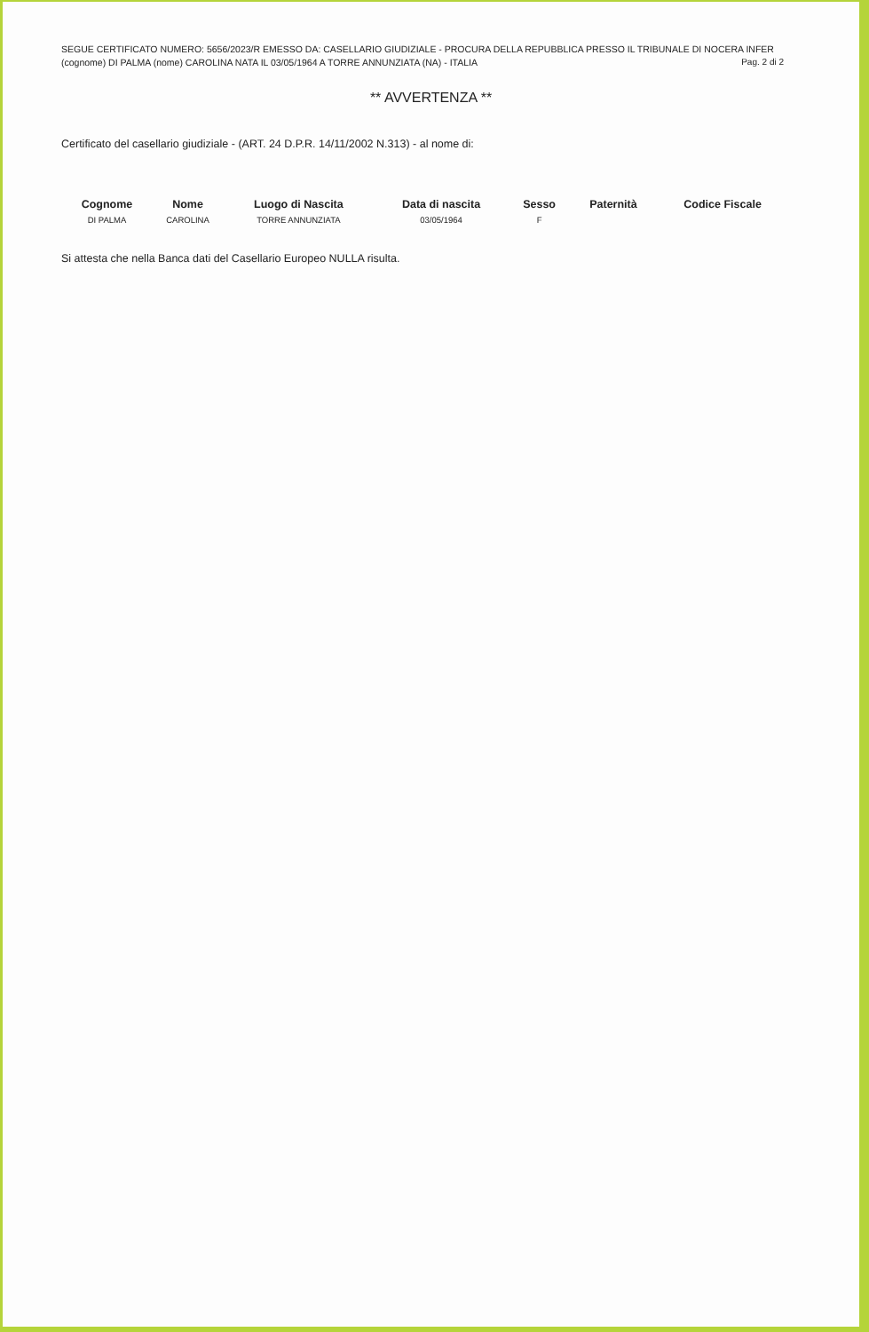SEGUE CERTIFICATO NUMERO: 5656/2023/R EMESSO DA: CASELLARIO GIUDIZIALE - PROCURA DELLA REPUBBLICA PRESSO IL TRIBUNALE DI NOCERA INFER
(cognome) DI PALMA (nome) CAROLINA NATA IL 03/05/1964 A TORRE ANNUNZIATA (NA) - ITALIA
Pag. 2 di 2
** AVVERTENZA **
Certificato del casellario giudiziale - (ART. 24 D.P.R. 14/11/2002 N.313) - al nome di:
| Cognome | Nome | Luogo di Nascita | Data di nascita | Sesso | Paternità | Codice Fiscale |
| --- | --- | --- | --- | --- | --- | --- |
| DI PALMA | CAROLINA | TORRE ANNUNZIATA | 03/05/1964 | F | | |
Si attesta che nella Banca dati del Casellario Europeo NULLA risulta.